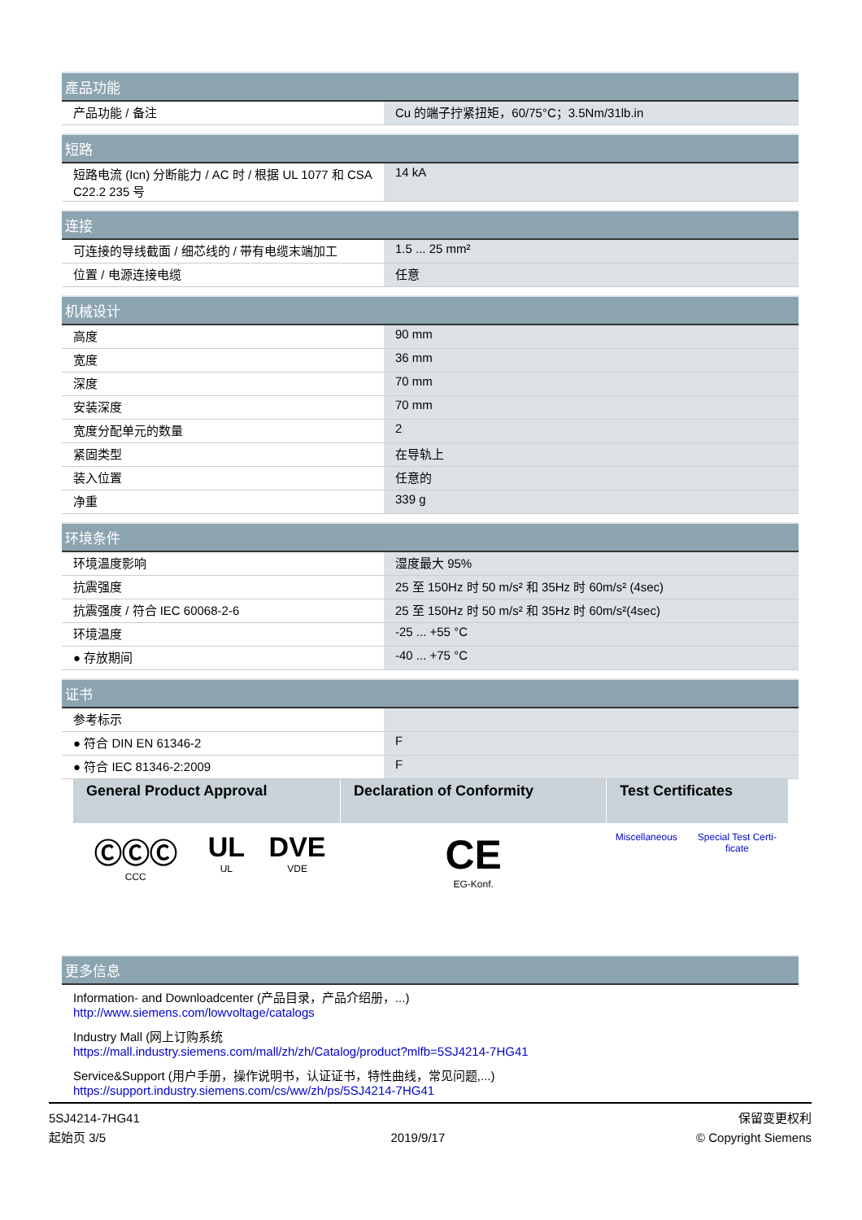| 產品功能 | |
| --- | --- |
| 产品功能 / 备注 | Cu 的端子拧紧扭矩，60/75°C；3.5Nm/31lb.in |
| 短路 | |
| --- | --- |
| 短路电流 (Icn) 分断能力 / AC 时 / 根据 UL 1077 和 CSA C22.2 235 号 | 14 kA |
| 连接 | |
| --- | --- |
| 可连接的导线截面 / 细芯线的 / 带有电缆末端加工 | 1.5 ... 25 mm² |
| 位置 / 电源连接电缆 | 任意 |
| 机械设计 | |
| --- | --- |
| 高度 | 90 mm |
| 宽度 | 36 mm |
| 深度 | 70 mm |
| 安装深度 | 70 mm |
| 宽度分配单元的数量 | 2 |
| 紧固类型 | 在导轨上 |
| 装入位置 | 任意的 |
| 净重 | 339 g |
| 环境条件 | |
| --- | --- |
| 环境温度影响 | 湿度最大 95% |
| 抗震强度 | 25 至 150Hz 时 50 m/s² 和 35Hz 时 60m/s² (4sec) |
| 抗震强度 / 符合 IEC 60068-2-6 | 25 至 150Hz 时 50 m/s² 和 35Hz 时 60m/s²(4sec) |
| 环境温度 | -25 ... +55 °C |
| ● 存放期间 | -40 ... +75 °C |
| 证书 | |
| --- | --- |
| 参考标示 | |
| ● 符合 DIN EN 61346-2 | F |
| ● 符合 IEC 81346-2:2009 | F |
| General Product Approval | | | Declaration of Conformity | Test Certificates | |
| --- | --- | --- | --- | --- | --- |
| ⒸⒸⒸ CCC | UL UL | DVE VDE | CE EG-Konf. | Miscellaneous | Special Test Certi- ficate |
| 更多信息 |
| --- |
Information- and Downloadcenter (产品目录，产品介绍册，...)
http://www.siemens.com/lowvoltage/catalogs
Industry Mall (网上订购系统
https://mall.industry.siemens.com/mall/zh/zh/Catalog/product?mlfb=5SJ4214-7HG41
Service&Support (用户手册，操作说明书，认证证书，特性曲线，常见问题,...)
https://support.industry.siemens.com/cs/ww/zh/ps/5SJ4214-7HG41
5SJ4214-7HG41
起始页 3/5
2019/9/17
保留变更权利
© Copyright Siemens